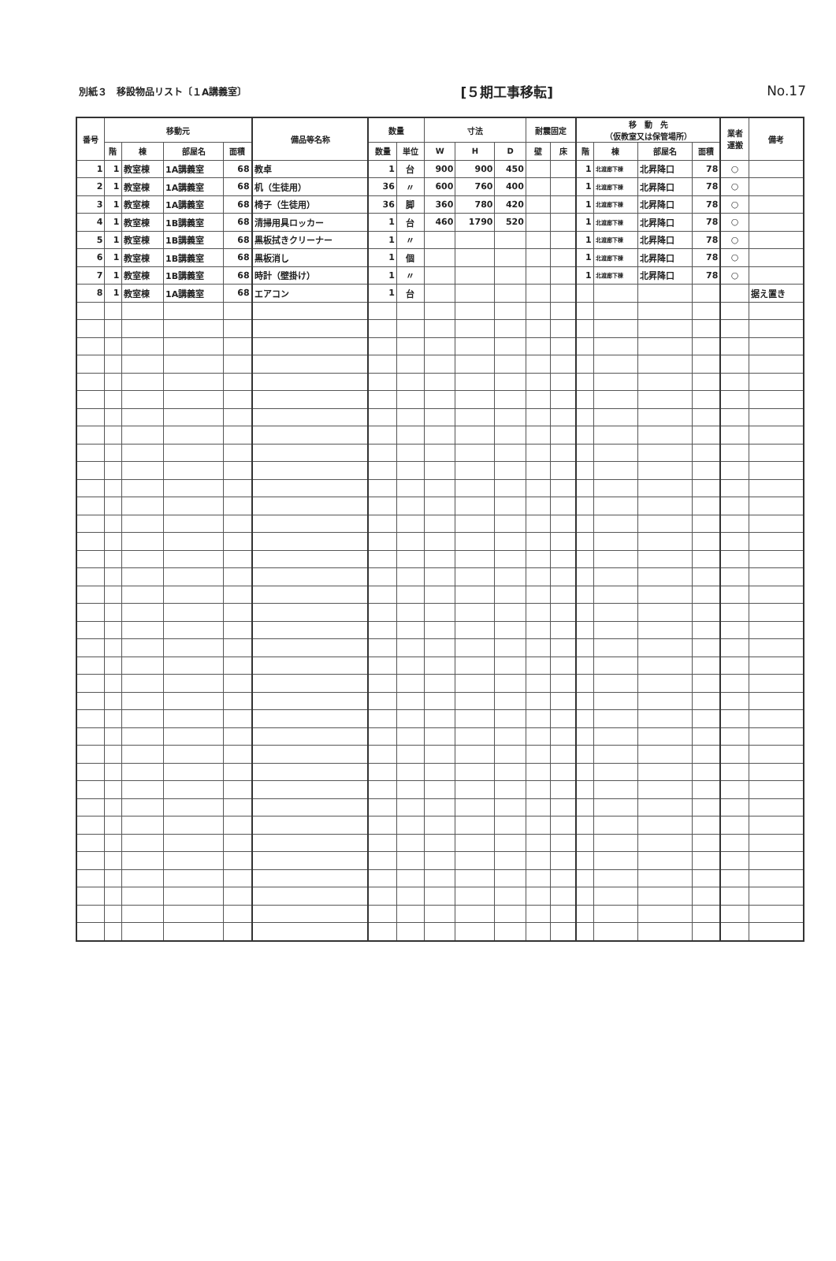別紙３　移設物品リスト〔１A講義室〕 [５期工事移転] No.17
| 番号 | 移動元 | | | | 備品等名称 | 数量 | | 寸法 | | | 耐震固定 | | 移 動 先 （仮教室又は保管場所） | | | | 業者 運搬 | 備考 |
| --- | --- | --- | --- | --- | --- | --- | --- | --- | --- | --- | --- | --- | --- | --- | --- | --- | --- | --- |
| | 階 | 棟 | 部屋名 | 面積 | | 数量 | 単位 | W | H | D | 壁 | 床 | 階 | 棟 | 部屋名 | 面積 | | |
| 1 | 1 | 教室棟 | 1A講義室 | 68 | 教卓 | 1 | 台 | 900 | 900 | 450 | | | 1 | 北渡廊下棟 | 北昇降口 | 78 | ○ | |
| 2 | 1 | 教室棟 | 1A講義室 | 68 | 机（生徒用） | 36 | 〃 | 600 | 760 | 400 | | | 1 | 北渡廊下棟 | 北昇降口 | 78 | ○ | |
| 3 | 1 | 教室棟 | 1A講義室 | 68 | 椅子（生徒用） | 36 | 脚 | 360 | 780 | 420 | | | 1 | 北渡廊下棟 | 北昇降口 | 78 | ○ | |
| 4 | 1 | 教室棟 | 1B講義室 | 68 | 清掃用具ロッカー | 1 | 台 | 460 | 1790 | 520 | | | 1 | 北渡廊下棟 | 北昇降口 | 78 | ○ | |
| 5 | 1 | 教室棟 | 1B講義室 | 68 | 黒板拭きクリーナー | 1 | 〃 | | | | | | 1 | 北渡廊下棟 | 北昇降口 | 78 | ○ | |
| 6 | 1 | 教室棟 | 1B講義室 | 68 | 黒板消し | 1 | 個 | | | | | | 1 | 北渡廊下棟 | 北昇降口 | 78 | ○ | |
| 7 | 1 | 教室棟 | 1B講義室 | 68 | 時計（壁掛け） | 1 | 〃 | | | | | | 1 | 北渡廊下棟 | 北昇降口 | 78 | ○ | |
| 8 | 1 | 教室棟 | 1A講義室 | 68 | エアコン | 1 | 台 | | | | | | | | | | | 据え置き |